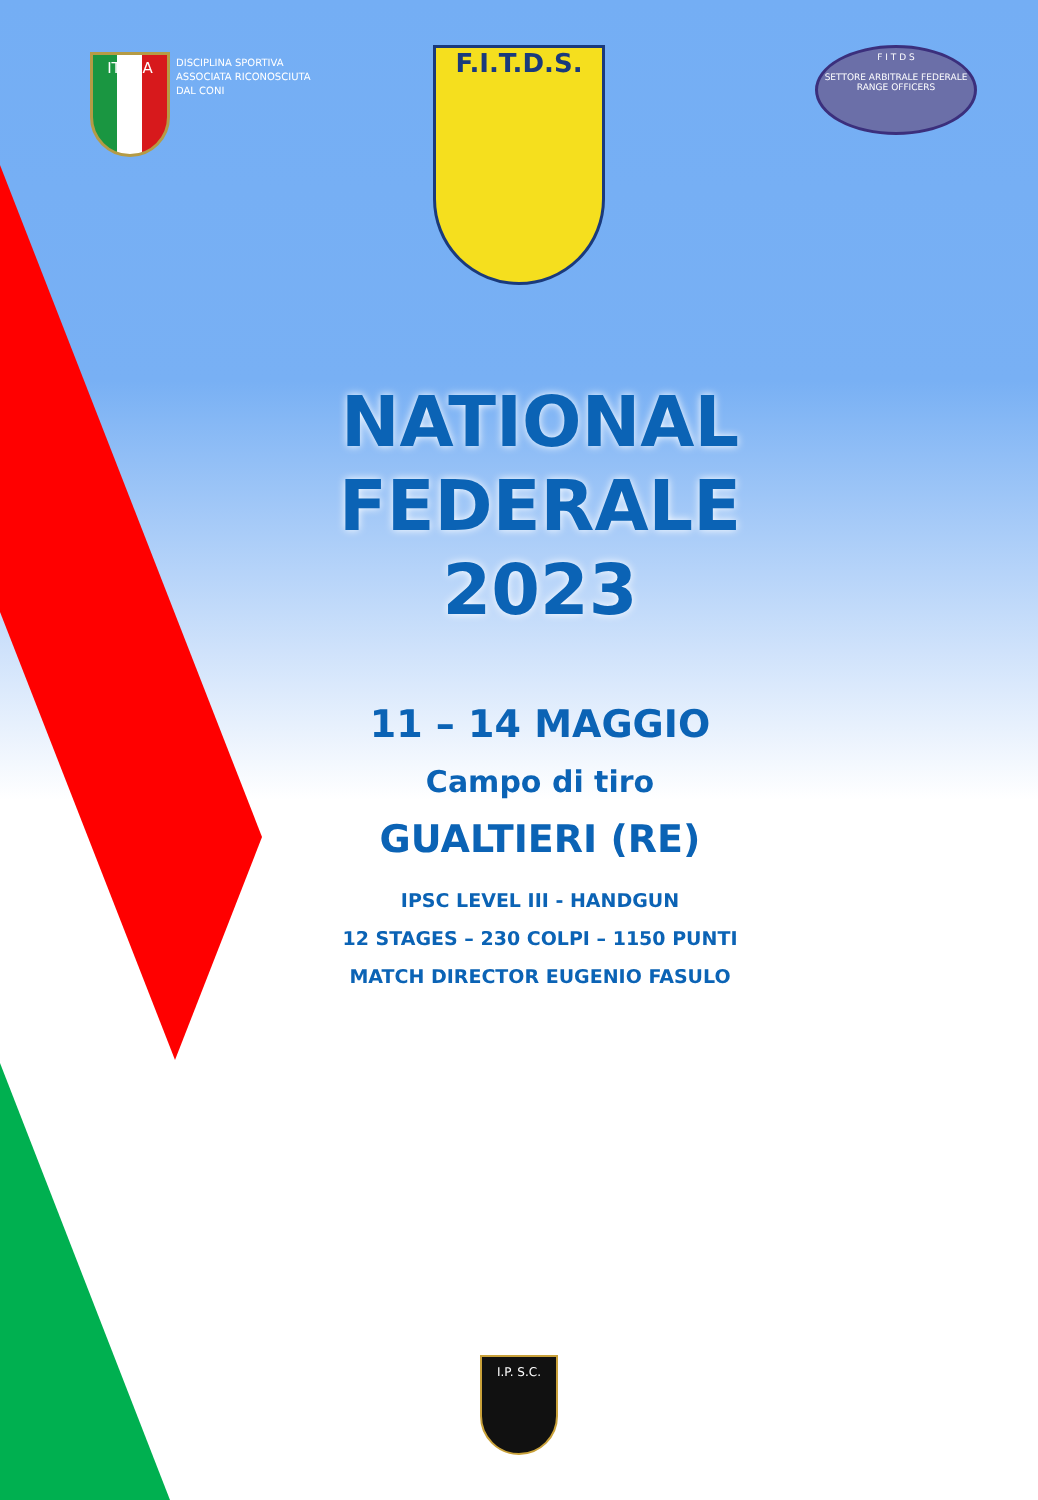ITALIA
DISCIPLINA SPORTIVA
ASSOCIATA RICONOSCIUTA
DAL CONI
F.I.T.D.S.
F I T D S
SETTORE ARBITRALE FEDERALE RANGE OFFICERS
NATIONAL FEDERALE
2023
11 – 14 MAGGIO
Campo di tiro
GUALTIERI (RE)
IPSC LEVEL III - HANDGUN
12 STAGES – 230 COLPI – 1150 PUNTI
MATCH DIRECTOR EUGENIO FASULO
I.P. S.C.